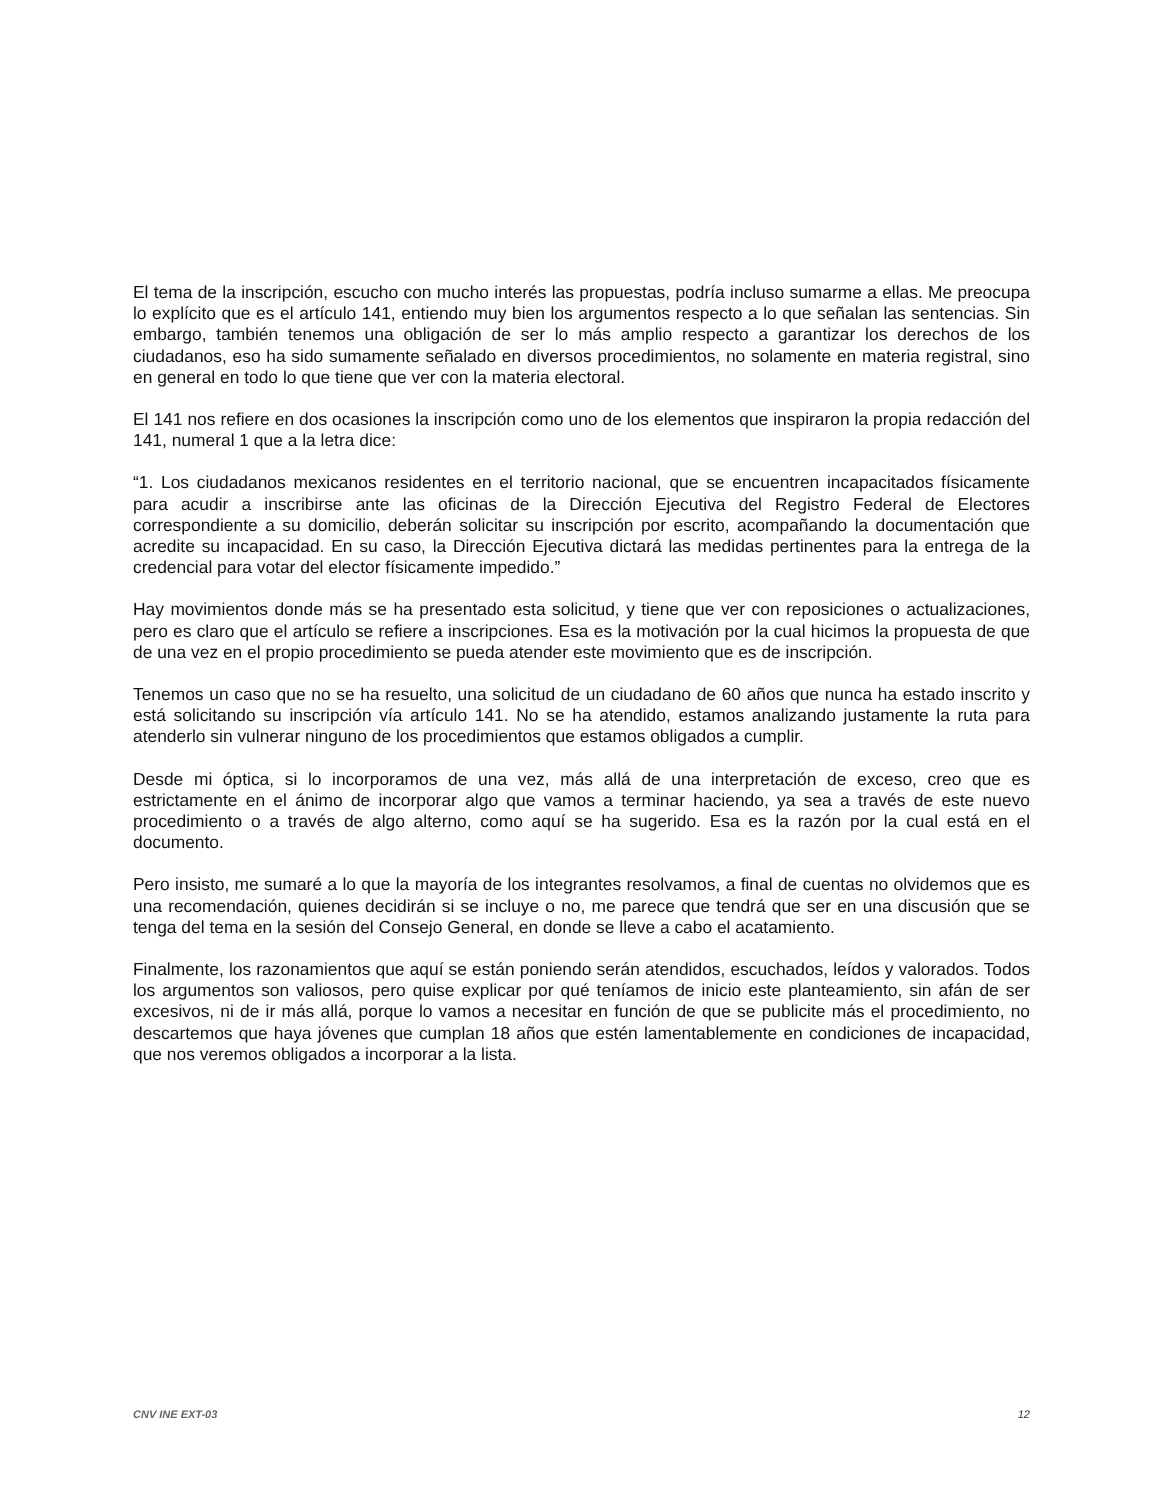El tema de la inscripción, escucho con mucho interés las propuestas, podría incluso sumarme a ellas. Me preocupa lo explícito que es el artículo 141, entiendo muy bien los argumentos respecto a lo que señalan las sentencias. Sin embargo, también tenemos una obligación de ser lo más amplio respecto a garantizar los derechos de los ciudadanos, eso ha sido sumamente señalado en diversos procedimientos, no solamente en materia registral, sino en general en todo lo que tiene que ver con la materia electoral.
El 141 nos refiere en dos ocasiones la inscripción como uno de los elementos que inspiraron la propia redacción del 141, numeral 1 que a la letra dice:
“1. Los ciudadanos mexicanos residentes en el territorio nacional, que se encuentren incapacitados físicamente para acudir a inscribirse ante las oficinas de la Dirección Ejecutiva del Registro Federal de Electores correspondiente a su domicilio, deberán solicitar su inscripción por escrito, acompañando la documentación que acredite su incapacidad. En su caso, la Dirección Ejecutiva dictará las medidas pertinentes para la entrega de la credencial para votar del elector físicamente impedido.”
Hay movimientos donde más se ha presentado esta solicitud, y tiene que ver con reposiciones o actualizaciones, pero es claro que el artículo se refiere a inscripciones. Esa es la motivación por la cual hicimos la propuesta de que de una vez en el propio procedimiento se pueda atender este movimiento que es de inscripción.
Tenemos un caso que no se ha resuelto, una solicitud de un ciudadano de 60 años que nunca ha estado inscrito y está solicitando su inscripción vía artículo 141. No se ha atendido, estamos analizando justamente la ruta para atenderlo sin vulnerar ninguno de los procedimientos que estamos obligados a cumplir.
Desde mi óptica, si lo incorporamos de una vez, más allá de una interpretación de exceso, creo que es estrictamente en el ánimo de incorporar algo que vamos a terminar haciendo, ya sea a través de este nuevo procedimiento o a través de algo alterno, como aquí se ha sugerido. Esa es la razón por la cual está en el documento.
Pero insisto, me sumaré a lo que la mayoría de los integrantes resolvamos, a final de cuentas no olvidemos que es una recomendación, quienes decidirán si se incluye o no, me parece que tendrá que ser en una discusión que se tenga del tema en la sesión del Consejo General, en donde se lleve a cabo el acatamiento.
Finalmente, los razonamientos que aquí se están poniendo serán atendidos, escuchados, leídos y valorados. Todos los argumentos son valiosos, pero quise explicar por qué teníamos de inicio este planteamiento, sin afán de ser excesivos, ni de ir más allá, porque lo vamos a necesitar en función de que se publicite más el procedimiento, no descartemos que haya jóvenes que cumplan 18 años que estén lamentablemente en condiciones de incapacidad, que nos veremos obligados a incorporar a la lista.
CNV INE EXT-03 12